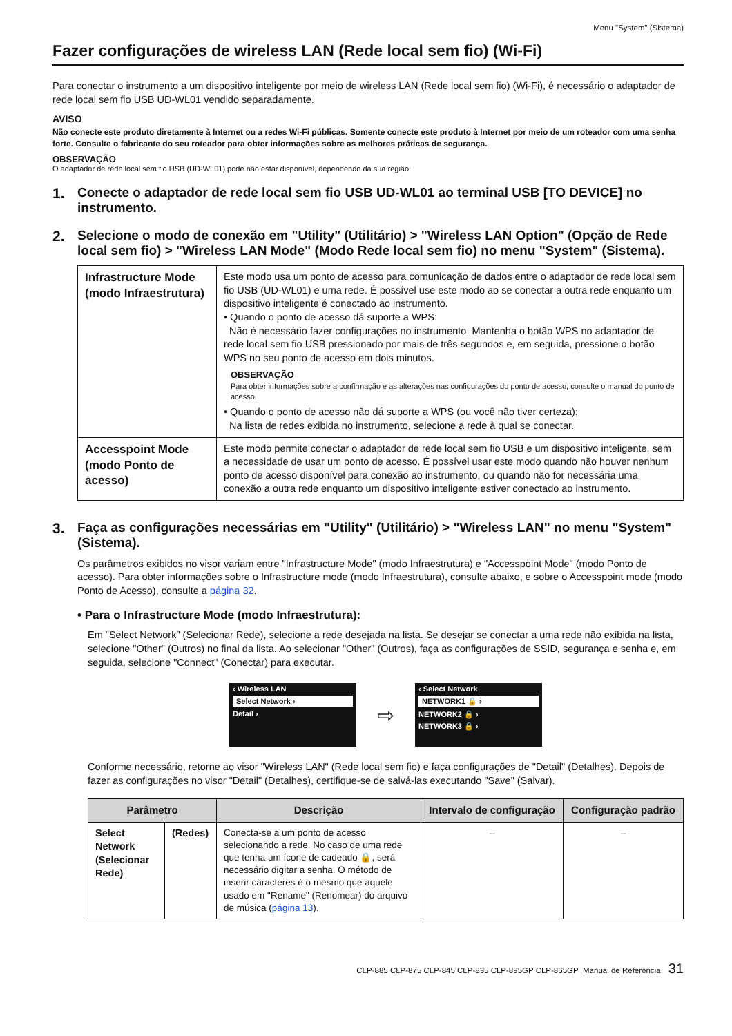Menu "System" (Sistema)
Fazer configurações de wireless LAN (Rede local sem fio) (Wi-Fi)
Para conectar o instrumento a um dispositivo inteligente por meio de wireless LAN (Rede local sem fio) (Wi-Fi), é necessário o adaptador de rede local sem fio USB UD-WL01 vendido separadamente.
AVISO
Não conecte este produto diretamente à Internet ou a redes Wi-Fi públicas. Somente conecte este produto à Internet por meio de um roteador com uma senha forte. Consulte o fabricante do seu roteador para obter informações sobre as melhores práticas de segurança.
OBSERVAÇÃO
O adaptador de rede local sem fio USB (UD-WL01) pode não estar disponível, dependendo da sua região.
1. Conecte o adaptador de rede local sem fio USB UD-WL01 ao terminal USB [TO DEVICE] no instrumento.
2. Selecione o modo de conexão em "Utility" (Utilitário) > "Wireless LAN Option" (Opção de Rede local sem fio) > "Wireless LAN Mode" (Modo Rede local sem fio) no menu "System" (Sistema).
| Infrastructure Mode (modo Infraestrutura) | Este modo usa um ponto de acesso para comunicação de dados entre o adaptador de rede local sem fio USB (UD-WL01) e uma rede. É possível use este modo ao se conectar a outra rede enquanto um dispositivo inteligente é conectado ao instrumento. • Quando o ponto de acesso dá suporte a WPS: Não é necessário fazer configurações no instrumento. Mantenha o botão WPS no adaptador de rede local sem fio USB pressionado por mais de três segundos e, em seguida, pressione o botão WPS no seu ponto de acesso em dois minutos. OBSERVAÇÃO Para obter informações sobre a confirmação e as alterações nas configurações do ponto de acesso, consulte o manual do ponto de acesso. • Quando o ponto de acesso não dá suporte a WPS (ou você não tiver certeza): Na lista de redes exibida no instrumento, selecione a rede à qual se conectar. |
| Accesspoint Mode (modo Ponto de acesso) | Este modo permite conectar o adaptador de rede local sem fio USB e um dispositivo inteligente, sem a necessidade de usar um ponto de acesso. É possível usar este modo quando não houver nenhum ponto de acesso disponível para conexão ao instrumento, ou quando não for necessária uma conexão a outra rede enquanto um dispositivo inteligente estiver conectado ao instrumento. |
3. Faça as configurações necessárias em "Utility" (Utilitário) > "Wireless LAN" no menu "System" (Sistema).
Os parâmetros exibidos no visor variam entre "Infrastructure Mode" (modo Infraestrutura) e "Accesspoint Mode" (modo Ponto de acesso). Para obter informações sobre o Infrastructure mode (modo Infraestrutura), consulte abaixo, e sobre o Accesspoint mode (modo Ponto de Acesso), consulte a página 32.
• Para o Infrastructure Mode (modo Infraestrutura):
Em "Select Network" (Selecionar Rede), selecione a rede desejada na lista. Se desejar se conectar a uma rede não exibida na lista, selecione "Other" (Outros) no final da lista. Ao selecionar "Other" (Outros), faça as configurações de SSID, segurança e senha e, em seguida, selecione "Connect" (Conectar) para executar.
‹ Wireless LAN
Select Network ›
Detail ›
⇨
‹ Select Network
NETWORK1 🔒 ›
NETWORK2 🔒 ›
NETWORK3 🔒 ›
Conforme necessário, retorne ao visor "Wireless LAN" (Rede local sem fio) e faça configurações de "Detail" (Detalhes). Depois de fazer as configurações no visor "Detail" (Detalhes), certifique-se de salvá-las executando "Save" (Salvar).
| Parâmetro | | Descrição | Intervalo de configuração | Configuração padrão |
| --- | --- | --- | --- | --- |
| Select Network (Selecionar Rede) | (Redes) | Conecta-se a um ponto de acesso selecionando a rede. No caso de uma rede que tenha um ícone de cadeado 🔒, será necessário digitar a senha. O método de inserir caracteres é o mesmo que aquele usado em "Rename" (Renomear) do arquivo de música ( página 13 ). | – | – |
CLP-885 CLP-875 CLP-845 CLP-835 CLP-895GP CLP-865GP Manual de Referência 31